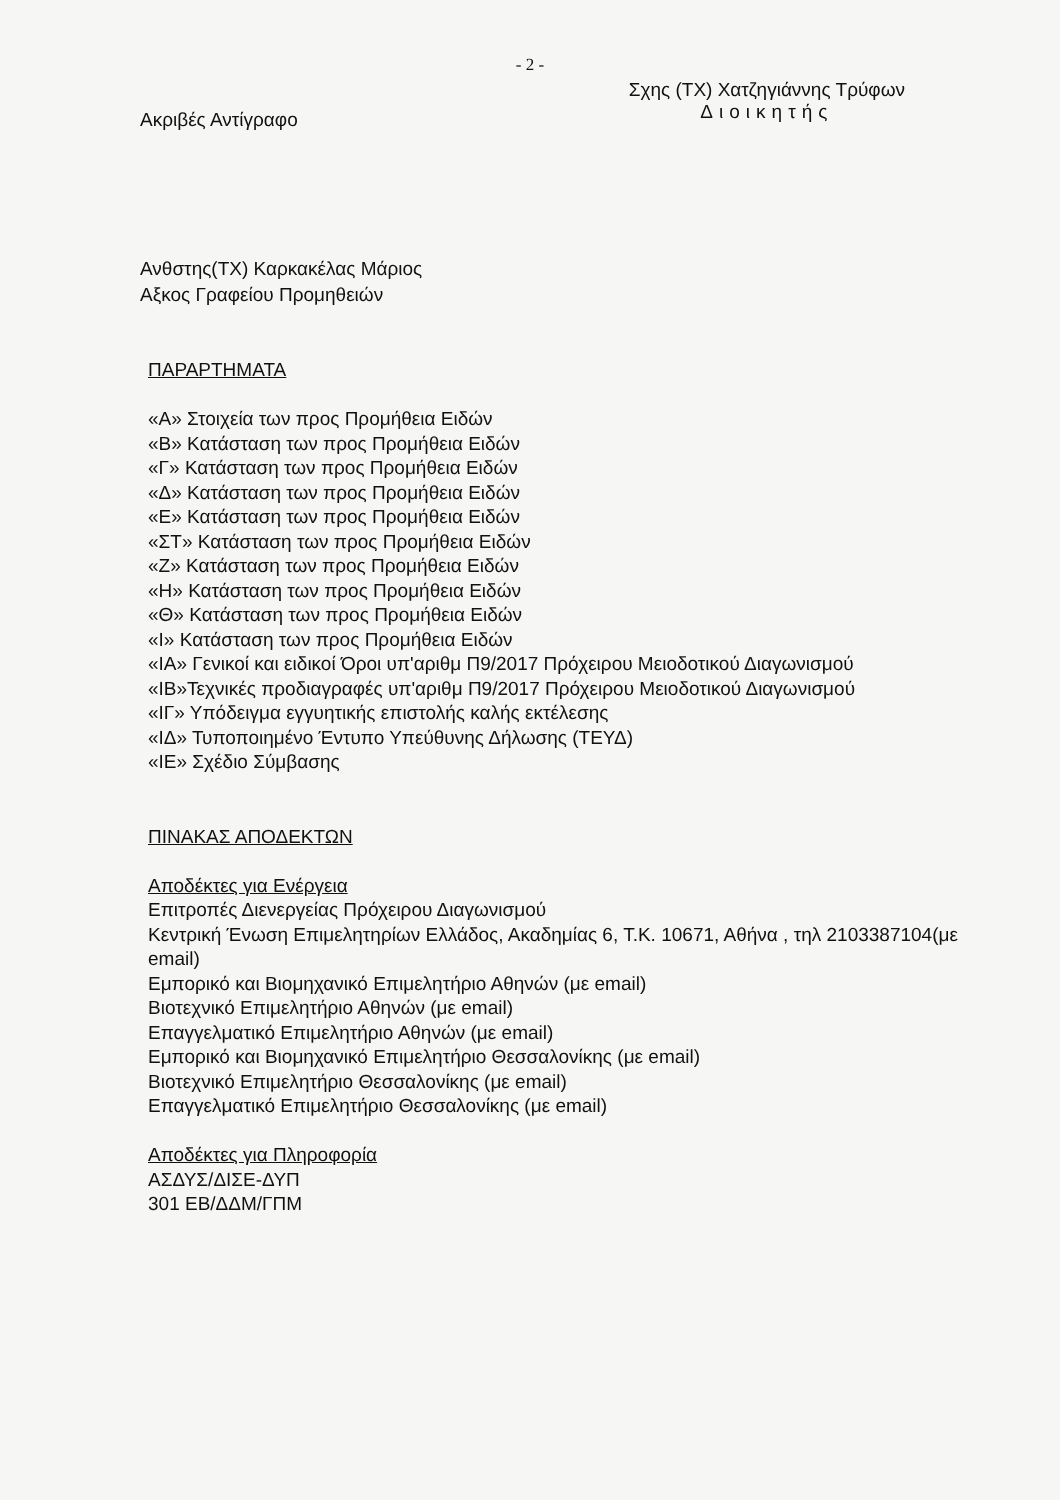- 2 -
Ακριβές Αντίγραφο
Σχης (ΤΧ) Χατζηγιάννης Τρύφων
Διοικητής
Ανθστης(ΤΧ) Καρκακέλας Μάριος
Αξκος Γραφείου Προμηθειών
ΠΑΡΑΡΤΗΜΑΤΑ
«Α» Στοιχεία των προς Προμήθεια Ειδών
«Β» Κατάσταση των προς Προμήθεια Ειδών
«Γ» Κατάσταση των προς Προμήθεια Ειδών
«Δ» Κατάσταση των προς Προμήθεια Ειδών
«Ε» Κατάσταση των προς Προμήθεια Ειδών
«ΣΤ» Κατάσταση των προς Προμήθεια Ειδών
«Ζ» Κατάσταση των προς Προμήθεια Ειδών
«Η» Κατάσταση των προς Προμήθεια Ειδών
«Θ» Κατάσταση των προς Προμήθεια Ειδών
«Ι» Κατάσταση των προς Προμήθεια Ειδών
«ΙΑ» Γενικοί και ειδικοί Όροι υπ'αριθμ Π9/2017 Πρόχειρου Μειοδοτικού Διαγωνισμού
«ΙΒ»Τεχνικές προδιαγραφές υπ'αριθμ Π9/2017 Πρόχειρου Μειοδοτικού Διαγωνισμού
«ΙΓ» Υπόδειγμα εγγυητικής επιστολής καλής εκτέλεσης
«ΙΔ» Τυποποιημένο Έντυπο Υπεύθυνης Δήλωσης (ΤΕΥΔ)
«ΙΕ» Σχέδιο Σύμβασης
ΠΙΝΑΚΑΣ ΑΠΟΔΕΚΤΩΝ
Αποδέκτες για Ενέργεια
Επιτροπές Διενεργείας Πρόχειρου Διαγωνισμού
Κεντρική Ένωση Επιμελητηρίων Ελλάδος, Ακαδημίας 6, Τ.Κ. 10671, Αθήνα , τηλ 2103387104(με email)
Εμπορικό και Βιομηχανικό Επιμελητήριο Αθηνών (με email)
Βιοτεχνικό Επιμελητήριο Αθηνών (με email)
Επαγγελματικό Επιμελητήριο Αθηνών (με email)
Εμπορικό και Βιομηχανικό Επιμελητήριο Θεσσαλονίκης (με email)
Βιοτεχνικό Επιμελητήριο Θεσσαλονίκης (με email)
Επαγγελματικό Επιμελητήριο Θεσσαλονίκης (με email)
Αποδέκτες για Πληροφορία
ΑΣΔΥΣ/ΔΙΣΕ-ΔΥΠ
301 ΕΒ/ΔΔΜ/ΓΠΜ